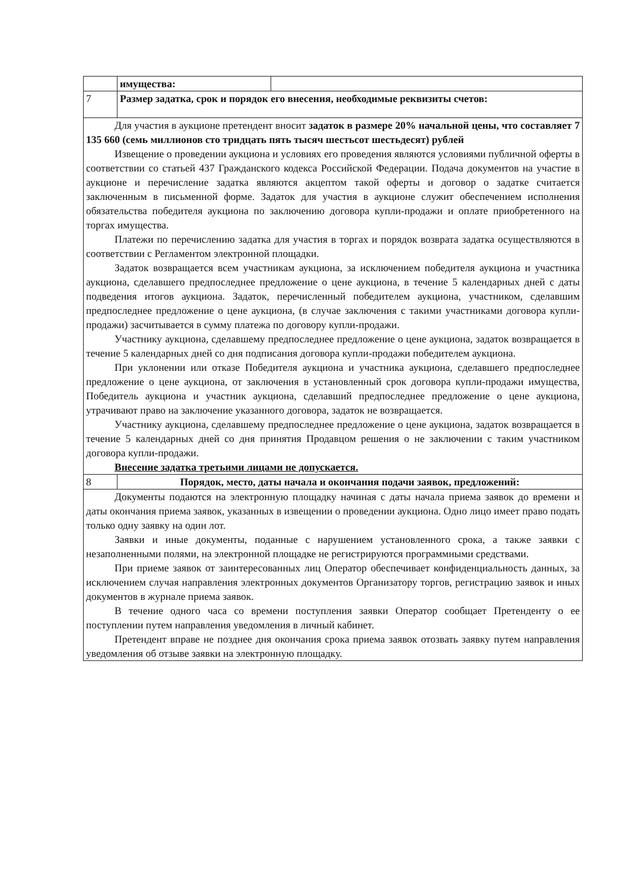| | имущества: | |
| 7 | Размер задатка, срок и порядок его внесения, необходимые реквизиты счетов: | |
| Для участия в аукционе претендент вносит задаток в размере 20% начальной цены, что составляет 7 135 660 (семь миллионов сто тридцать пять тысяч шестьсот шестьдесят) рублей Извещение о проведении аукциона и условиях его проведения являются условиями публичной оферты в соответствии со статьей 437 Гражданского кодекса Российской Федерации. Подача документов на участие в аукционе и перечисление задатка являются акцептом такой оферты и договор о задатке считается заключенным в письменной форме. Задаток для участия в аукционе служит обеспечением исполнения обязательства победителя аукциона по заключению договора купли-продажи и оплате приобретенного на торгах имущества. Платежи по перечислению задатка для участия в торгах и порядок возврата задатка осуществляются в соответствии с Регламентом электронной площадки. Задаток возвращается всем участникам аукциона, за исключением победителя аукциона и участника аукциона, сделавшего предпоследнее предложение о цене аукциона, в течение 5 календарных дней с даты подведения итогов аукциона. Задаток, перечисленный победителем аукциона, участником, сделавшим предпоследнее предложение о цене аукциона, (в случае заключения с такими участниками договора купли-продажи) засчитывается в сумму платежа по договору купли-продажи. Участнику аукциона, сделавшему предпоследнее предложение о цене аукциона, задаток возвращается в течение 5 календарных дней со дня подписания договора купли-продажи победителем аукциона. При уклонении или отказе Победителя аукциона и участника аукциона, сделавшего предпоследнее предложение о цене аукциона, от заключения в установленный срок договора купли-продажи имущества, Победитель аукциона и участник аукциона, сделавший предпоследнее предложение о цене аукциона, утрачивают право на заключение указанного договора, задаток не возвращается. Участнику аукциона, сделавшему предпоследнее предложение о цене аукциона, задаток возвращается в течение 5 календарных дней со дня принятия Продавцом решения о не заключении с таким участником договора купли-продажи. Внесение задатка третьими лицами не допускается. | | |
| 8 | Порядок, место, даты начала и окончания подачи заявок, предложений: | |
| Документы подаются на электронную площадку начиная с даты начала приема заявок до времени и даты окончания приема заявок, указанных в извещении о проведении аукциона. Одно лицо имеет право подать только одну заявку на один лот. Заявки и иные документы, поданные с нарушением установленного срока, а также заявки с незаполненными полями, на электронной площадке не регистрируются программными средствами. При приеме заявок от заинтересованных лиц Оператор обеспечивает конфиденциальность данных, за исключением случая направления электронных документов Организатору торгов, регистрацию заявок и иных документов в журнале приема заявок. В течение одного часа со времени поступления заявки Оператор сообщает Претенденту о ее поступлении путем направления уведомления в личный кабинет. Претендент вправе не позднее дня окончания срока приема заявок отозвать заявку путем направления уведомления об отзыве заявки на электронную площадку. | | |